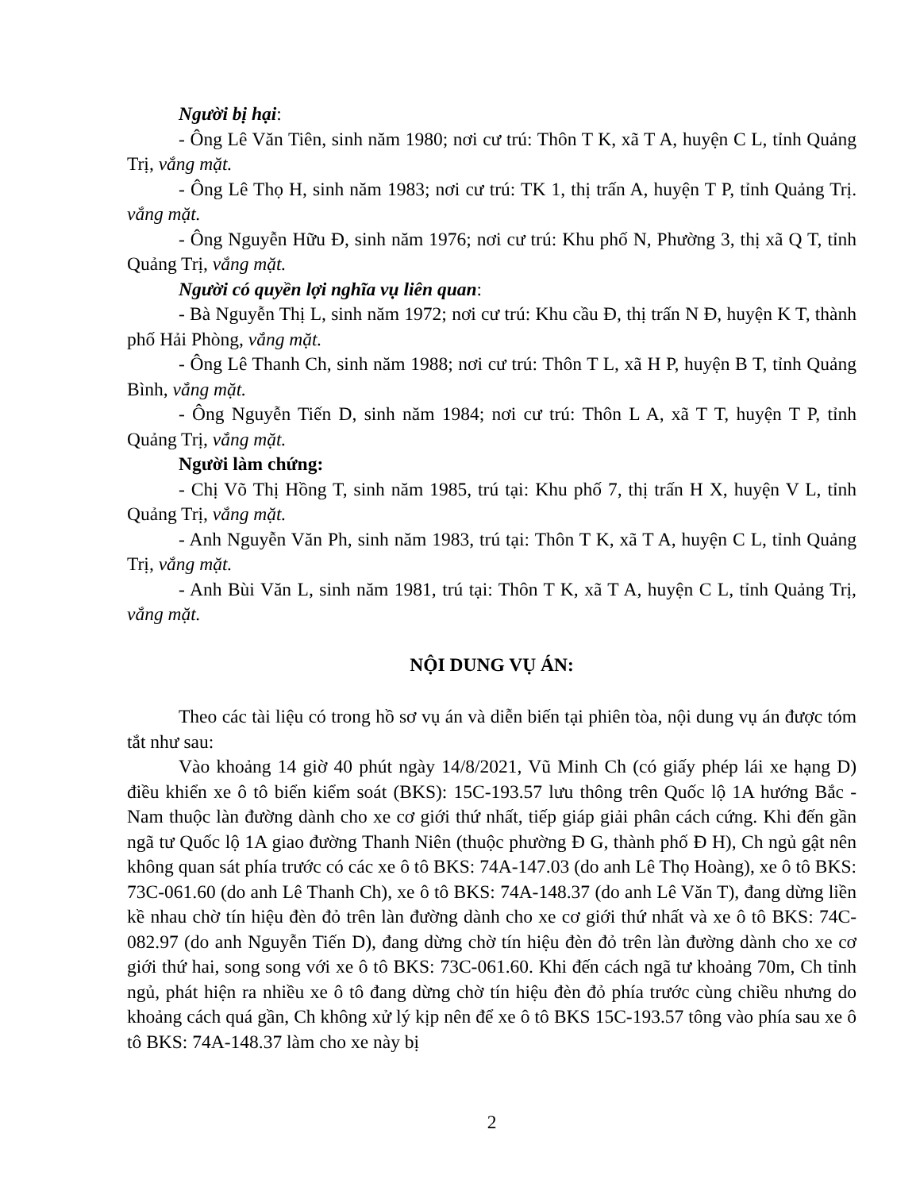Người bị hại:
- Ông Lê Văn Tiên, sinh năm 1980; nơi cư trú: Thôn T K, xã T A, huyện C L, tỉnh Quảng Trị, vắng mặt.
- Ông Lê Thọ H, sinh năm 1983; nơi cư trú: TK 1, thị trấn A, huyện T P, tỉnh Quảng Trị. vắng mặt.
- Ông Nguyễn Hữu Đ, sinh năm 1976; nơi cư trú: Khu phố N, Phường 3, thị xã Q T, tỉnh Quảng Trị, vắng mặt.
Người có quyền lợi nghĩa vụ liên quan:
- Bà Nguyễn Thị L, sinh năm 1972; nơi cư trú: Khu cầu Đ, thị trấn N Đ, huyện K T, thành phố Hải Phòng, vắng mặt.
- Ông Lê Thanh Ch, sinh năm 1988; nơi cư trú: Thôn T L, xã H P, huyện B T, tỉnh Quảng Bình, vắng mặt.
- Ông Nguyễn Tiến D, sinh năm 1984; nơi cư trú: Thôn L A, xã T T, huyện T P, tỉnh Quảng Trị, vắng mặt.
Người làm chứng:
- Chị Võ Thị Hồng T, sinh năm 1985, trú tại: Khu phố 7, thị trấn H X, huyện V L, tỉnh Quảng Trị, vắng mặt.
- Anh Nguyễn Văn Ph, sinh năm 1983, trú tại: Thôn T K, xã T A, huyện C L, tỉnh Quảng Trị, vắng mặt.
- Anh Bùi Văn L, sinh năm 1981, trú tại: Thôn T K, xã T A, huyện C L, tỉnh Quảng Trị, vắng mặt.
NỘI DUNG VỤ ÁN:
Theo các tài liệu có trong hồ sơ vụ án và diễn biến tại phiên tòa, nội dung vụ án được tóm tắt như sau:
Vào khoảng 14 giờ 40 phút ngày 14/8/2021, Vũ Minh Ch (có giấy phép lái xe hạng D) điều khiển xe ô tô biển kiểm soát (BKS): 15C-193.57 lưu thông trên Quốc lộ 1A hướng Bắc - Nam thuộc làn đường dành cho xe cơ giới thứ nhất, tiếp giáp giải phân cách cứng. Khi đến gần ngã tư Quốc lộ 1A giao đường Thanh Niên (thuộc phường Đ G, thành phố Đ H), Ch ngủ gật nên không quan sát phía trước có các xe ô tô BKS: 74A-147.03 (do anh Lê Thọ Hoàng), xe ô tô BKS: 73C-061.60 (do anh Lê Thanh Ch), xe ô tô BKS: 74A-148.37 (do anh Lê Văn T), đang dừng liền kề nhau chờ tín hiệu đèn đỏ trên làn đường dành cho xe cơ giới thứ nhất và xe ô tô BKS: 74C-082.97 (do anh Nguyễn Tiến D), đang dừng chờ tín hiệu đèn đỏ trên làn đường dành cho xe cơ giới thứ hai, song song với xe ô tô BKS: 73C-061.60. Khi đến cách ngã tư khoảng 70m, Ch tỉnh ngủ, phát hiện ra nhiều xe ô tô đang dừng chờ tín hiệu đèn đỏ phía trước cùng chiều nhưng do khoảng cách quá gần, Ch không xử lý kịp nên để xe ô tô BKS 15C-193.57 tông vào phía sau xe ô tô BKS: 74A-148.37 làm cho xe này bị
2